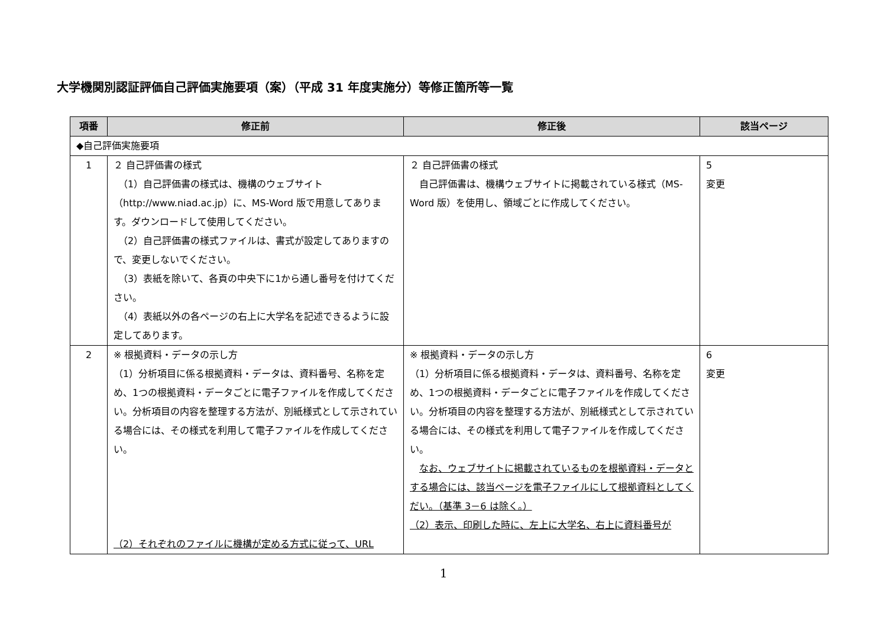大学機関別認証評価自己評価実施要項（案）（平成 31 年度実施分）等修正箇所等一覧
| 項番 | 修正前 | 修正後 | 該当ページ |
| --- | --- | --- | --- |
| ◆自己評価実施要項 | | | |
| 1 | ２ 自己評価書の様式 （1）自己評価書の様式は、機構のウェブサイト（http://www.niad.ac.jp）に、MS-Word 版で用意してあります。ダウンロードして使用してください。 （2）自己評価書の様式ファイルは、書式が設定してありますので、変更しないでください。 （3）表紙を除いて、各頁の中央下に1から通し番号を付けてください。 （4）表紙以外の各ページの右上に大学名を記述できるように設定してあります。 | ２ 自己評価書の様式 自己評価書は、機構ウェブサイトに掲載されている様式（MS-Word 版）を使用し、領域ごとに作成してください。 | 5 変更 |
| 2 | ※ 根拠資料・データの示し方 （1）分析項目に係る根拠資料・データは、資料番号、名称を定め、1つの根拠資料・データごとに電子ファイルを作成してください。分析項目の内容を整理する方法が、別紙様式として示されている場合には、その様式を利用して電子ファイルを作成してください。 （2）それぞれのファイルに機構が定める方式に従って、URL | ※ 根拠資料・データの示し方 （1）分析項目に係る根拠資料・データは、資料番号、名称を定め、1つの根拠資料・データごとに電子ファイルを作成してください。分析項目の内容を整理する方法が、別紙様式として示されている場合には、その様式を利用して電子ファイルを作成してください。 なお、ウェブサイトに掲載されているものを根拠資料・データとする場合には、該当ページを電子ファイルにして根拠資料としてくだい。（基準 3－6 は除く。） （2）表示、印刷した時に、左上に大学名、右上に資料番号が | 6 変更 |
1